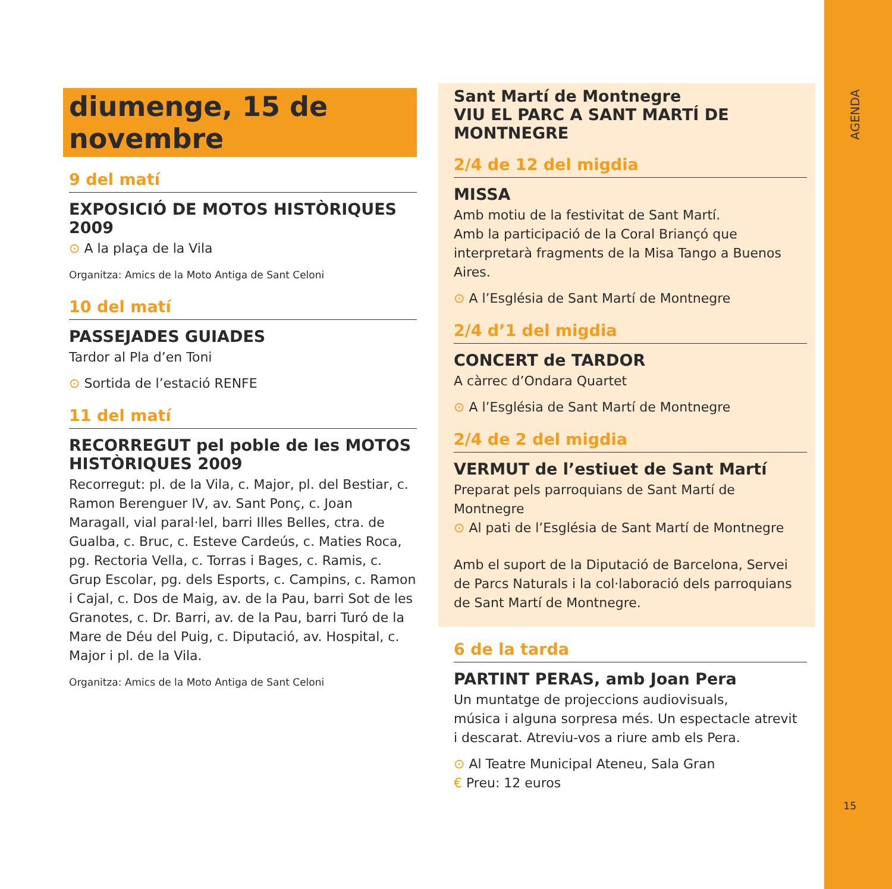AGENDA
15
diumenge, 15 de novembre
9 del matí
EXPOSICIÓ DE MOTOS HISTÒRIQUES 2009
⊙ A la plaça de la Vila
Organitza: Amics de la Moto Antiga de Sant Celoni
10 del matí
PASSEJADES GUIADES
Tardor al Pla d’en Toni
⊙ Sortida de l’estació RENFE
11 del matí
RECORREGUT pel poble de les MOTOS HISTÒRIQUES 2009
Recorregut: pl. de la Vila, c. Major, pl. del Bestiar, c. Ramon Berenguer IV, av. Sant Ponç, c. Joan Maragall, vial paral·lel, barri Illes Belles, ctra. de Gualba, c. Bruc, c. Esteve Cardeús, c. Maties Roca, pg. Rectoria Vella, c. Torras i Bages, c. Ramis, c. Grup Escolar, pg. dels Esports, c. Campins, c. Ramon i Cajal, c. Dos de Maig, av. de la Pau, barri Sot de les Granotes, c. Dr. Barri, av. de la Pau, barri Turó de la Mare de Déu del Puig, c. Diputació, av. Hospital, c. Major i pl. de la Vila.
Organitza: Amics de la Moto Antiga de Sant Celoni
Sant Martí de Montnegre
VIU EL PARC A SANT MARTÍ DE MONTNEGRE
2/4 de 12 del migdia
MISSA
Amb motiu de la festivitat de Sant Martí.
Amb la participació de la Coral Briançó que interpretarà fragments de la Misa Tango a Buenos Aires.
⊙ A l’Església de Sant Martí de Montnegre
2/4 d’1 del migdia
CONCERT de TARDOR
A càrrec d’Ondara Quartet
⊙ A l’Església de Sant Martí de Montnegre
2/4 de 2 del migdia
VERMUT de l’estiuet de Sant Martí
Preparat pels parroquians de Sant Martí de Montnegre
⊙ Al pati de l’Església de Sant Martí de Montnegre
Amb el suport de la Diputació de Barcelona, Servei de Parcs Naturals i la col·laboració dels parroquians de Sant Martí de Montnegre.
6 de la tarda
PARTINT PERAS, amb Joan Pera
Un muntatge de projeccions audiovisuals,
música i alguna sorpresa més. Un espectacle atrevit
i descarat. Atreviu-vos a riure amb els Pera.
⊙ Al Teatre Municipal Ateneu, Sala Gran
€ Preu: 12 euros